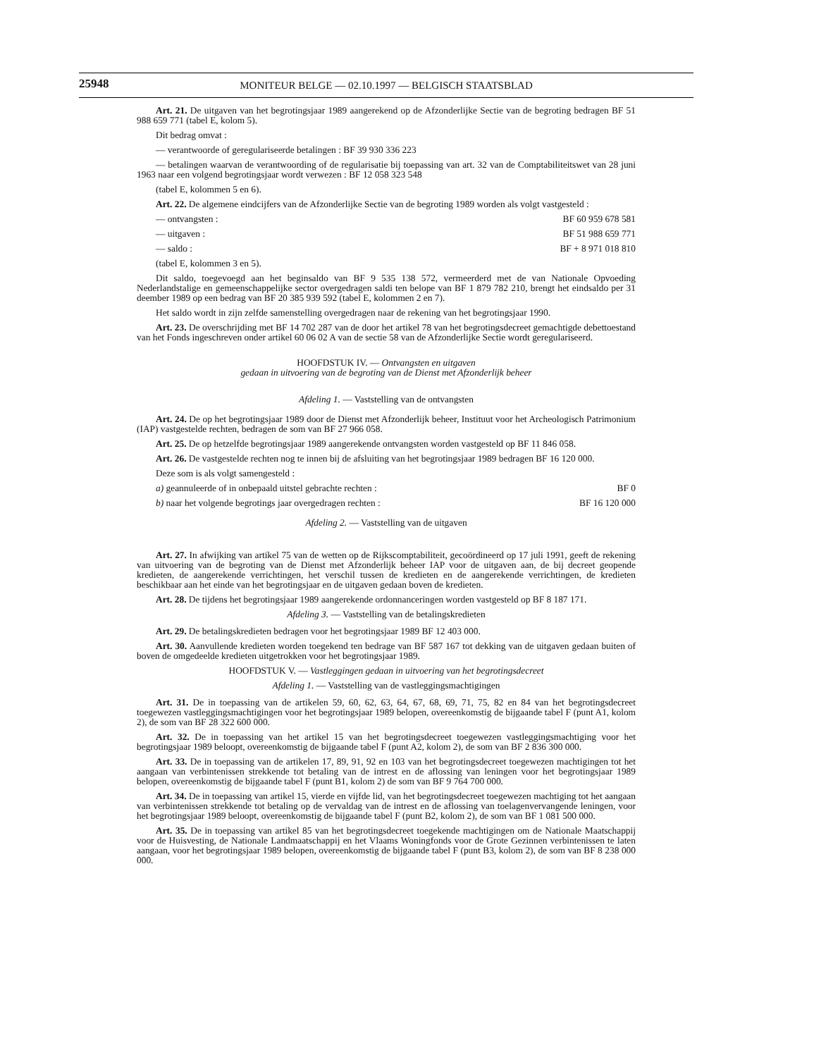25948
MONITEUR BELGE — 02.10.1997 — BELGISCH STAATSBLAD
Art. 21. De uitgaven van het begrotingsjaar 1989 aangerekend op de Afzonderlijke Sectie van de begroting bedragen BF 51 988 659 771 (tabel E, kolom 5).
Dit bedrag omvat :
— verantwoorde of geregulariseerde betalingen : BF 39 930 336 223
— betalingen waarvan de verantwoording of de regularisatie bij toepassing van art. 32 van de Comptabiliteitswet van 28 juni 1963 naar een volgend begrotingsjaar wordt verwezen : BF 12 058 323 548
(tabel E, kolommen 5 en 6).
Art. 22. De algemene eindcijfers van de Afzonderlijke Sectie van de begroting 1989 worden als volgt vastgesteld :
— ontvangsten : BF 60 959 678 581
— uitgaven : BF 51 988 659 771
— saldo : BF + 8 971 018 810
(tabel E, kolommen 3 en 5).
Dit saldo, toegevoegd aan het beginsaldo van BF 9 535 138 572, vermeerderd met de van Nationale Opvoeding Nederlandstalige en gemeenschappelijke sector overgedragen saldi ten belope van BF 1 879 782 210, brengt het eindsaldo per 31 deember 1989 op een bedrag van BF 20 385 939 592 (tabel E, kolommen 2 en 7).
Het saldo wordt in zijn zelfde samenstelling overgedragen naar de rekening van het begrotingsjaar 1990.
Art. 23. De overschrijding met BF 14 702 287 van de door het artikel 78 van het begrotingsdecreet gemachtigde debettoestand van het Fonds ingeschreven onder artikel 60 06 02 A van de sectie 58 van de Afzonderlijke Sectie wordt geregulariseerd.
HOOFDSTUK IV. — Ontvangsten en uitgaven
gedaan in uitvoering van de begroting van de Dienst met Afzonderlijk beheer
Afdeling 1. — Vaststelling van de ontvangsten
Art. 24. De op het begrotingsjaar 1989 door de Dienst met Afzonderlijk beheer, Instituut voor het Archeologisch Patrimonium (IAP) vastgestelde rechten, bedragen de som van BF 27 966 058.
Art. 25. De op hetzelfde begrotingsjaar 1989 aangerekende ontvangsten worden vastgesteld op BF 11 846 058.
Art. 26. De vastgestelde rechten nog te innen bij de afsluiting van het begrotingsjaar 1989 bedragen BF 16 120 000.
Deze som is als volgt samengesteld :
a) geannuleerde of in onbepaald uitstel gebrachte rechten : BF 0
b) naar het volgende begrotings jaar overgedragen rechten : BF 16 120 000
Afdeling 2. — Vaststelling van de uitgaven
Art. 27. In afwijking van artikel 75 van de wetten op de Rijkscomptabiliteit, gecoördineerd op 17 juli 1991, geeft de rekening van uitvoering van de begroting van de Dienst met Afzonderlijk beheer IAP voor de uitgaven aan, de bij decreet geopende kredieten, de aangerekende verrichtingen, het verschil tussen de kredieten en de aangerekende verrichtingen, de kredieten beschikbaar aan het einde van het begrotingsjaar en de uitgaven gedaan boven de kredieten.
Art. 28. De tijdens het begrotingsjaar 1989 aangerekende ordonnanceringen worden vastgesteld op BF 8 187 171.
Afdeling 3. — Vaststelling van de betalingskredieten
Art. 29. De betalingskredieten bedragen voor het begrotingsjaar 1989 BF 12 403 000.
Art. 30. Aanvullende kredieten worden toegekend ten bedrage van BF 587 167 tot dekking van de uitgaven gedaan buiten of boven de omgedeelde kredieten uitgetrokken voor het begrotingsjaar 1989.
HOOFDSTUK V. — Vastleggingen gedaan in uitvoering van het begrotingsdecreet
Afdeling 1. — Vaststelling van de vastleggingsmachtigingen
Art. 31. De in toepassing van de artikelen 59, 60, 62, 63, 64, 67, 68, 69, 71, 75, 82 en 84 van het begrotingsdecreet toegewezen vastleggingsmachtigingen voor het begrotingsjaar 1989 belopen, overeenkomstig de bijgaande tabel F (punt A1, kolom 2), de som van BF 28 322 600 000.
Art. 32. De in toepassing van het artikel 15 van het begrotingsdecreet toegewezen vastleggingsmachtiging voor het begrotingsjaar 1989 beloopt, overeenkomstig de bijgaande tabel F (punt A2, kolom 2), de som van BF 2 836 300 000.
Art. 33. De in toepassing van de artikelen 17, 89, 91, 92 en 103 van het begrotingsdecreet toegewezen machtigingen tot het aangaan van verbintenissen strekkende tot betaling van de intrest en de aflossing van leningen voor het begrotingsjaar 1989 belopen, overeenkomstig de bijgaande tabel F (punt B1, kolom 2) de som van BF 9 764 700 000.
Art. 34. De in toepassing van artikel 15, vierde en vijfde lid, van het begrotingsdecreet toegewezen machtiging tot het aangaan van verbintenissen strekkende tot betaling op de vervaldag van de intrest en de aflossing van toelagenvervangende leningen, voor het begrotingsjaar 1989 beloopt, overeenkomstig de bijgaande tabel F (punt B2, kolom 2), de som van BF 1 081 500 000.
Art. 35. De in toepassing van artikel 85 van het begrotingsdecreet toegekende machtigingen om de Nationale Maatschappij voor de Huisvesting, de Nationale Landmaatschappij en het Vlaams Woningfonds voor de Grote Gezinnen verbintenissen te laten aangaan, voor het begrotingsjaar 1989 belopen, overeenkomstig de bijgaande tabel F (punt B3, kolom 2), de som van BF 8 238 000 000.